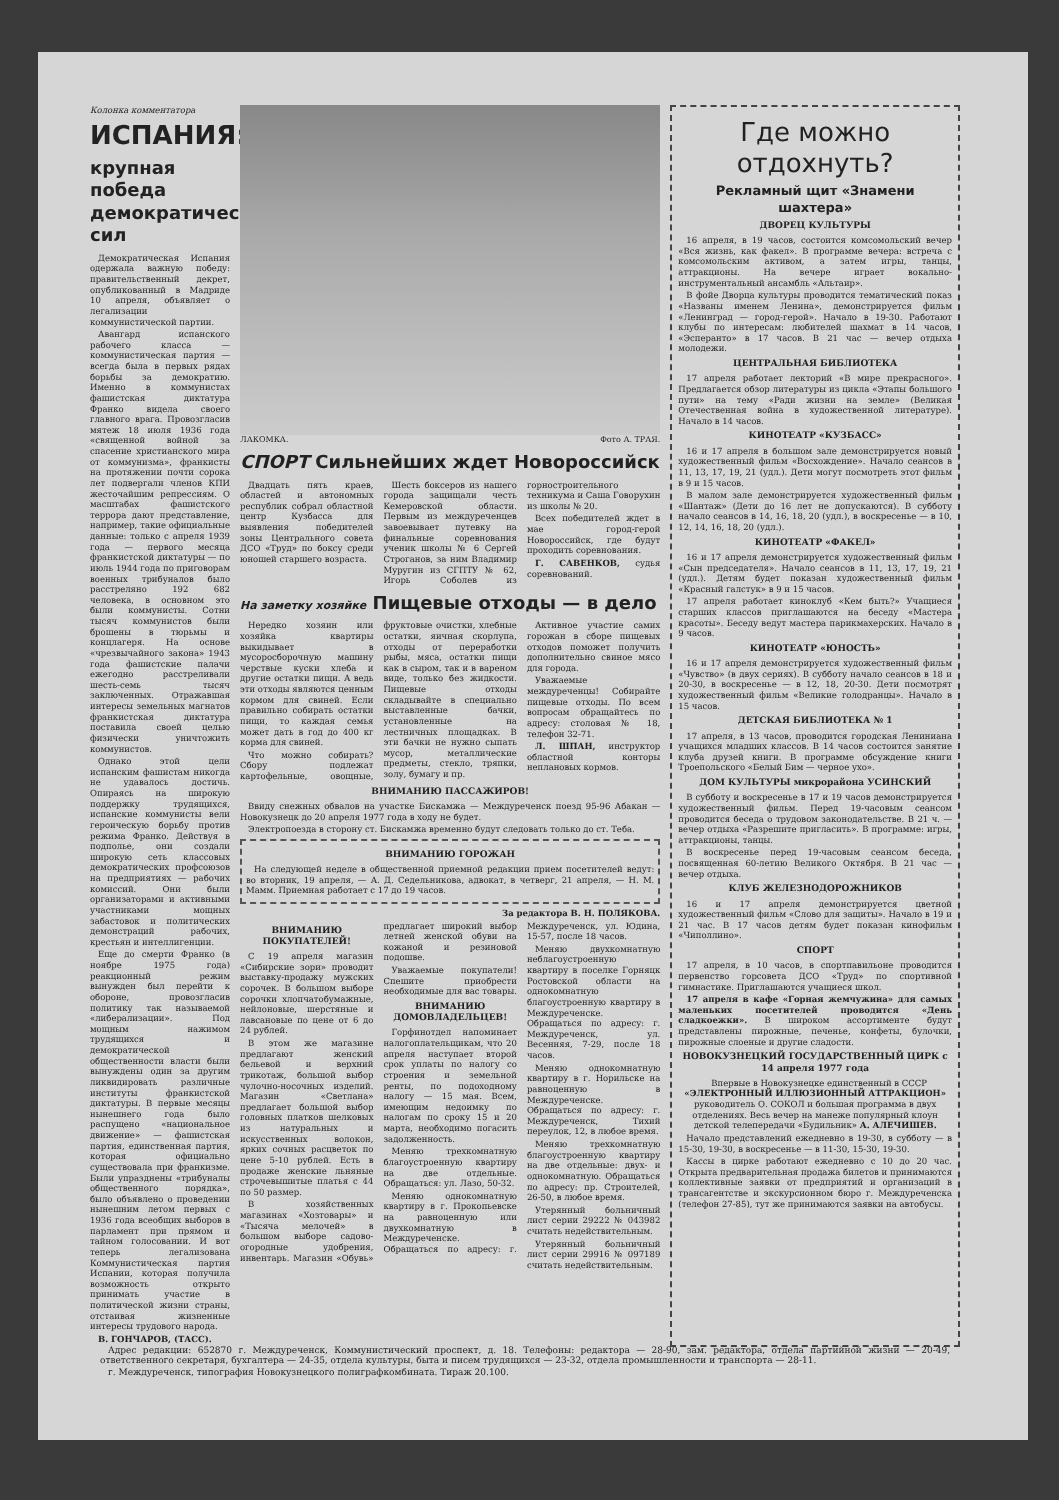Колонка комментатора
ИСПАНИЯ:
крупная победа демократических сил
Демократическая Испания одержала важную победу: правительственный декрет, опубликованный в Мадриде 10 апреля, объявляет о легализации коммунистической партии.
Авангард испанского рабочего класса — коммунистическая партия — всегда была в первых рядах борьбы за демократию. Именно в коммунистах фашистская диктатура Франко видела своего главного врага. Провозгласив мятеж 18 июля 1936 года «священной войной за спасение христианского мира от коммунизма», франкисты на протяжении почти сорока лет подвергали членов КПИ жесточайшим репрессиям. О масштабах фашистского террора дают представление, например, такие официальные данные: только с апреля 1939 года — первого месяца франкистской диктатуры — по июль 1944 года по приговорам военных трибуналов было расстреляно 192 682 человека, в основном это были коммунисты. Сотни тысяч коммунистов были брошены в тюрьмы и концлагеря. На основе «чрезвычайного закона» 1943 года фашистские палачи ежегодно расстреливали шесть-семь тысяч заключенных. Отражавшая интересы земельных магнатов франкистская диктатура поставила своей целью физически уничтожить коммунистов.
Однако этой цели испанским фашистам никогда не удавалось достичь. Опираясь на широкую поддержку трудящихся, испанские коммунисты вели героическую борьбу против режима Франко. Действуя в подполье, они создали широкую сеть классовых демократических профсоюзов на предприятиях — рабочих комиссий. Они были организаторами и активными участниками мощных забастовок и политических демонстраций рабочих, крестьян и интеллигенции.
Еще до смерти Франко (в ноябре 1975 года) реакционный режим вынужден был перейти к обороне, провозгласив политику так называемой «либерализации». Под мощным нажимом трудящихся и демократической общественности власти были вынуждены один за другим ликвидировать различные институты франкистской диктатуры. В первые месяцы нынешнего года было распущено «национальное движение» — фашистская партия, единственная партия, которая официально существовала при франкизме. Были упразднены «трибуналы общественного порядка», было объявлено о проведении нынешним летом первых с 1936 года всеобщих выборов в парламент при прямом и тайном голосовании. И вот теперь легализована Коммунистическая партия Испании, которая получила возможность открыто принимать участие в политической жизни страны, отстаивая жизненные интересы трудового народа.
В. ГОНЧАРОВ, (ТАСС).
ЛАКОМКА. Фото А. ТРАЯ.
СПОРТ Сильнейших ждет Новороссийск
Двадцать пять краев, областей и автономных республик собрал областной центр Кузбасса для выявления победителей зоны Центрального совета ДСО «Труд» по боксу среди юношей старшего возраста.
Шесть боксеров из нашего города защищали честь Кемеровской области. Первым из междуреченцев завоевывает путевку на финальные соревнования ученик школы № 6 Сергей Строганов, за ним Владимир Муругин из СГПТУ № 62, Игорь Соболев из горностроительного техникума и Саша Говорухин из школы № 20.
Всех победителей ждет в мае город-герой Новороссийск, где будут проходить соревнования.
Г. САВЕНКОВ, судья соревнований.
На заметку хозяйке Пищевые отходы — в дело
Нередко хозяин или хозяйка квартиры выкидывает в мусоросборочную машину черствые куски хлеба и другие остатки пищи. А ведь эти отходы являются ценным кормом для свиней. Если правильно собирать остатки пищи, то каждая семья может дать в год до 400 кг корма для свиней.
Что можно собирать? Сбору подлежат картофельные, овощные, фруктовые очистки, хлебные остатки, яичная скорлупа, отходы от переработки рыбы, мяса, остатки пищи как в сыром, так и в вареном виде, только без жидкости. Пищевые отходы складывайте в специально выставленные бачки, установленные на лестничных площадках. В эти бачки не нужно сыпать мусор, металлические предметы, стекло, тряпки, золу, бумагу и пр.
Активное участие самих горожан в сборе пищевых отходов поможет получить дополнительно свиное мясо для города.
Уважаемые междуреченцы! Собирайте пищевые отходы. По всем вопросам обращайтесь по адресу: столовая № 18, телефон 32-71.
Л. ШПАН, инструктор областной конторы неплановых кормов.
ВНИМАНИЮ ПАССАЖИРОВ!
Ввиду снежных обвалов на участке Бискамжа — Междуреченск поезд 95-96 Абакан — Новокузнецк до 20 апреля 1977 года в ходу не будет.
Электропоезда в сторону ст. Бискамжа временно будут следовать только до ст. Теба.
ВНИМАНИЮ ГОРОЖАН
На следующей неделе в общественной приемной редакции прием посетителей ведут: во вторник, 19 апреля, — А. Д. Седельникова, адвокат, в четверг, 21 апреля, — Н. М. Мамм. Приемная работает с 17 до 19 часов.
За редактора В. Н. ПОЛЯКОВА.
ВНИМАНИЮ ПОКУПАТЕЛЕЙ!
С 19 апреля магазин «Сибирские зори» проводит выставку-продажу мужских сорочек. В большом выборе сорочки хлопчатобумажные, нейлоновые, шерстяные и лавсановые по цене от 6 до 24 рублей.
В этом же магазине предлагают женский бельевой и верхний трикотаж, большой выбор чулочно-носочных изделий. Магазин «Светлана» предлагает большой выбор головных платков шелковых из натуральных и искусственных волокон, ярких сочных расцветок по цене 5-10 рублей. Есть в продаже женские льняные строчевышитые платья с 44 по 50 размер.
В хозяйственных магазинах «Хозтовары» и «Тысяча мелочей» в большом выборе садово-огородные удобрения, инвентарь. Магазин «Обувь» предлагает широкий выбор летней женской обуви на кожаной и резиновой подошве.
Уважаемые покупатели! Спешите приобрести необходимые для вас товары.
ВНИМАНИЮ ДОМОВЛАДЕЛЬЦЕВ!
Горфинотдел напоминает налогоплательщикам, что 20 апреля наступает второй срок уплаты по налогу со строения и земельной ренты, по подоходному налогу — 15 мая. Всем, имеющим недоимку по налогам по сроку 15 и 20 марта, необходимо погасить задолженность.
Меняю трехкомнатную благоустроенную квартиру на две отдельные. Обращаться: ул. Лазо, 50-32.
Меняю однокомнатную квартиру в г. Прокопьевске на равноценную или двухкомнатную в Междуреченске. Обращаться по адресу: г. Междуреченск, ул. Юдина, 15-57, после 18 часов.
Меняю двухкомнатную неблагоустроенную квартиру в поселке Горняцк Ростовской области на однокомнатную благоустроенную квартиру в Междуреченске. Обращаться по адресу: г. Междуреченск, ул. Весенняя, 7-29, после 18 часов.
Меняю однокомнатную квартиру в г. Норильске на равноценную в Междуреченске. Обращаться по адресу: г. Междуреченск, Тихий переулок, 12, в любое время.
Меняю трехкомнатную благоустроенную квартиру на две отдельные: двух- и однокомнатную. Обращаться по адресу: пр. Строителей, 26-50, в любое время.
Утерянный больничный лист серии 29222 № 043982 считать недействительным.
Утерянный больничный лист серии 29916 № 097189 считать недействительным.
Где можно отдохнуть?
Рекламный щит «Знамени шахтера»
ДВОРЕЦ КУЛЬТУРЫ
16 апреля, в 19 часов, состоится комсомольский вечер «Вся жизнь, как факел». В программе вечера: встреча с комсомольским активом, а затем игры, танцы, аттракционы. На вечере играет вокально-инструментальный ансамбль «Альтаир».
В фойе Дворца культуры проводится тематический показ «Названы именем Ленина», демонстрируется фильм «Ленинград — город-герой». Начало в 19-30. Работают клубы по интересам: любителей шахмат в 14 часов, «Эсперанто» в 17 часов. В 21 час — вечер отдыха молодежи.
ЦЕНТРАЛЬНАЯ БИБЛИОТЕКА
17 апреля работает лекторий «В мире прекрасного». Предлагается обзор литературы из цикла «Этапы большого пути» на тему «Ради жизни на земле» (Великая Отечественная война в художественной литературе). Начало в 14 часов.
КИНОТЕАТР «КУЗБАСС»
16 и 17 апреля в большом зале демонстрируется новый художественный фильм «Восхождение». Начало сеансов в 11, 13, 17, 19, 21 (удл.). Дети могут посмотреть этот фильм в 9 и 15 часов.
В малом зале демонстрируется художественный фильм «Шантаж» (Дети до 16 лет не допускаются). В субботу начало сеансов в 14, 16, 18, 20 (удл.), в воскресенье — в 10, 12, 14, 16, 18, 20 (удл.).
КИНОТЕАТР «ФАКЕЛ»
16 и 17 апреля демонстрируется художественный фильм «Сын председателя». Начало сеансов в 11, 13, 17, 19, 21 (удл.). Детям будет показан художественный фильм «Красный галстук» в 9 и 15 часов.
17 апреля работает киноклуб «Кем быть?» Учащиеся старших классов приглашаются на беседу «Мастера красоты». Беседу ведут мастера парикмахерских. Начало в 9 часов.
КИНОТЕАТР «ЮНОСТЬ»
16 и 17 апреля демонстрируется художественный фильм «Чувство» (в двух сериях). В субботу начало сеансов в 18 и 20-30, в воскресенье — в 12, 18, 20-30. Дети посмотрят художественный фильм «Великие голодранцы». Начало в 15 часов.
ДЕТСКАЯ БИБЛИОТЕКА № 1
17 апреля, в 13 часов, проводится городская Лениниана учащихся младших классов. В 14 часов состоится занятие клуба друзей книги. В программе обсуждение книги Троепольского «Белый Бим — черное ухо».
ДОМ КУЛЬТУРЫ микрорайона УСИНСКИЙ
В субботу и воскресенье в 17 и 19 часов демонстрируется художественный фильм. Перед 19-часовым сеансом проводится беседа о трудовом законодательстве. В 21 ч. — вечер отдыха «Разрешите пригласить». В программе: игры, аттракционы, танцы.
В воскресенье перед 19-часовым сеансом беседа, посвященная 60-летию Великого Октября. В 21 час — вечер отдыха.
КЛУБ ЖЕЛЕЗНОДОРОЖНИКОВ
16 и 17 апреля демонстрируется цветной художественный фильм «Слово для защиты». Начало в 19 и 21 час. В 17 часов детям будет показан кинофильм «Чиполлино».
СПОРТ
17 апреля, в 10 часов, в спортпавильоне проводится первенство горсовета ДСО «Труд» по спортивной гимнастике. Приглашаются учащиеся школ.
17 апреля в кафе «Горная жемчужина» для самых маленьких посетителей проводится «День сладкоежки». В широком ассортименте будут представлены пирожные, печенье, конфеты, булочки, пирожные слоеные и другие сладости.
НОВОКУЗНЕЦКИЙ ГОСУДАРСТВЕННЫЙ ЦИРК с 14 апреля 1977 года
Впервые в Новокузнецке единственный в СССР «ЭЛЕКТРОННЫЙ ИЛЛЮЗИОННЫЙ АТТРАКЦИОН» руководитель О. СОКОЛ и большая программа в двух отделениях. Весь вечер на манеже популярный клоун детской телепередачи «Будильник» А. АЛЕЧИШЕВ.
Начало представлений ежедневно в 19-30, в субботу — в 15-30, 19-30, в воскресенье — в 11-30, 15-30, 19-30.
Кассы в цирке работают ежедневно с 10 до 20 час. Открыта предварительная продажа билетов и принимаются коллективные заявки от предприятий и организаций в трансагентстве и экскурсионном бюро г. Междуреченска (телефон 27-85), тут же принимаются заявки на автобусы.
Адрес редакции: 652870 г. Междуреченск, Коммунистический проспект, д. 18. Телефоны: редактора — 28-90, зам. редактора, отдела партийной жизни — 20-49, ответственного секретаря, бухгалтера — 24-35, отдела культуры, быта и писем трудящихся — 23-32, отдела промышленности и транспорта — 28-11.
г. Междуреченск, типография Новокузнецкого полиграфкомбината. Тираж 20.100.